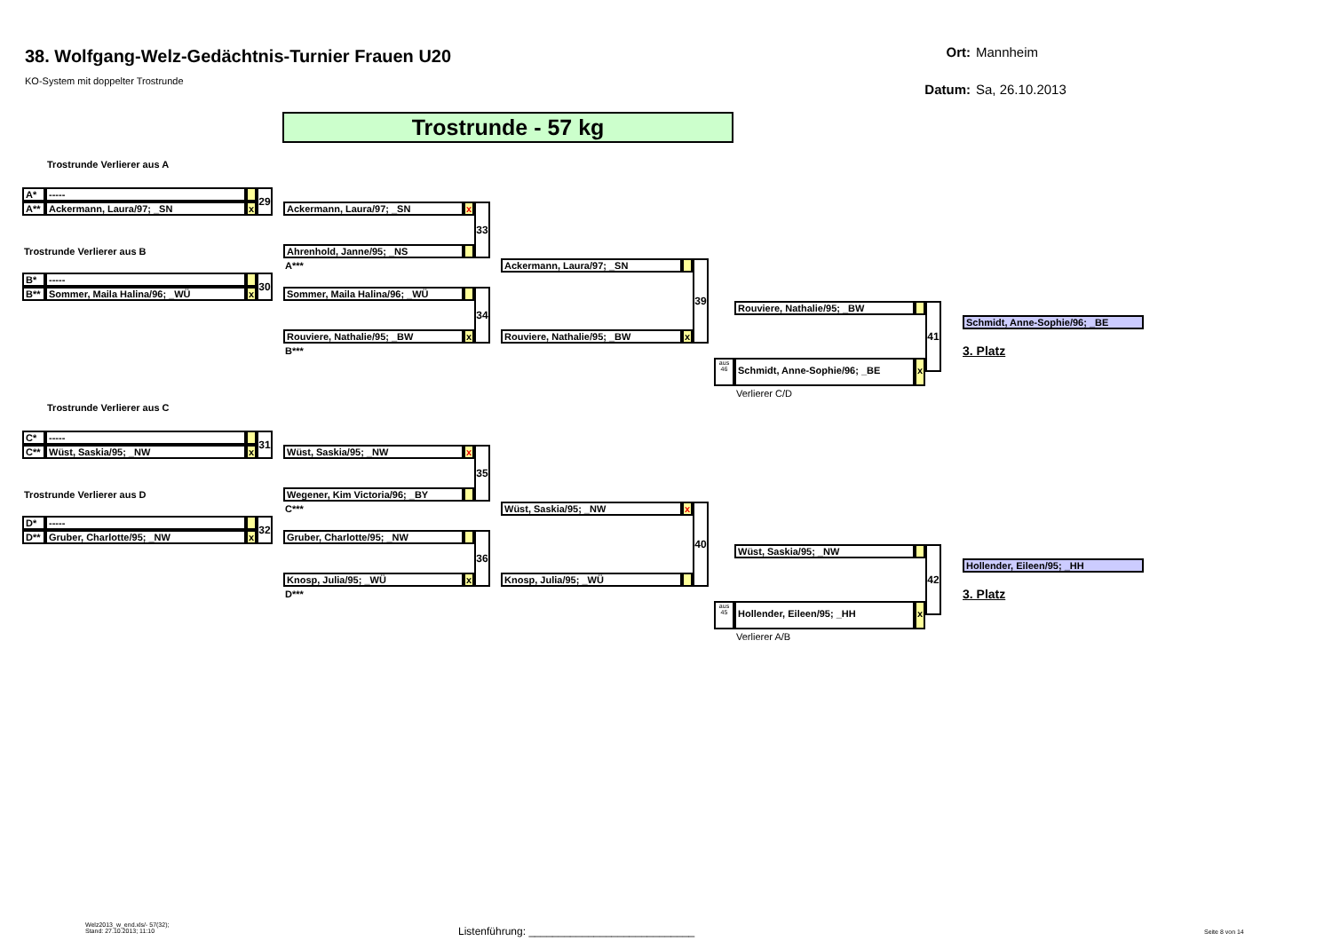38. Wolfgang-Welz-Gedächtnis-Turnier Frauen U20
KO-System mit doppelter Trostrunde
Ort: Mannheim
Datum: Sa, 26.10.2013
Trostrunde - 57 kg
Trostrunde Verlierer aus A
A*
-----
29
A**
Ackermann, Laura/97; _SN
x
Ackermann, Laura/97; _SN
x
33
Trostrunde Verlierer aus B
Ahrenhold, Janne/95; _NS
A***
Ackermann, Laura/97; _SN
39
B*
-----
30
B**
Sommer, Maila Halina/96; _WÜ
x
Sommer, Maila Halina/96; _WÜ
34
Rouviere, Nathalie/95; _BW
41
Schmidt, Anne-Sophie/96; _BE
Rouviere, Nathalie/95; _BW
x
Rouviere, Nathalie/95; _BW
x
B***
3. Platz
aus 46
Schmidt, Anne-Sophie/96; _BE
x
Verlierer C/D
Trostrunde Verlierer aus C
C*
-----
31
C**
Wüst, Saskia/95; _NW
x
Wüst, Saskia/95; _NW
x
35
Trostrunde Verlierer aus D
Wegener, Kim Victoria/96; _BY
C***
Wüst, Saskia/95; _NW
x
40
D*
-----
32
D**
Gruber, Charlotte/95; _NW
x
Gruber, Charlotte/95; _NW
36
Wüst, Saskia/95; _NW
42
Hollender, Eileen/95; _HH
Knosp, Julia/95; _WÜ
x
Knosp, Julia/95; _WÜ
D***
3. Platz
aus 45
Hollender, Eileen/95; _HH
x
Verlierer A/B
Welz2013_w_end.xls/- 57(32);
Stand: 27.10.2013; 11:10
Listenführung: ____________________________
Seite 8 von 14